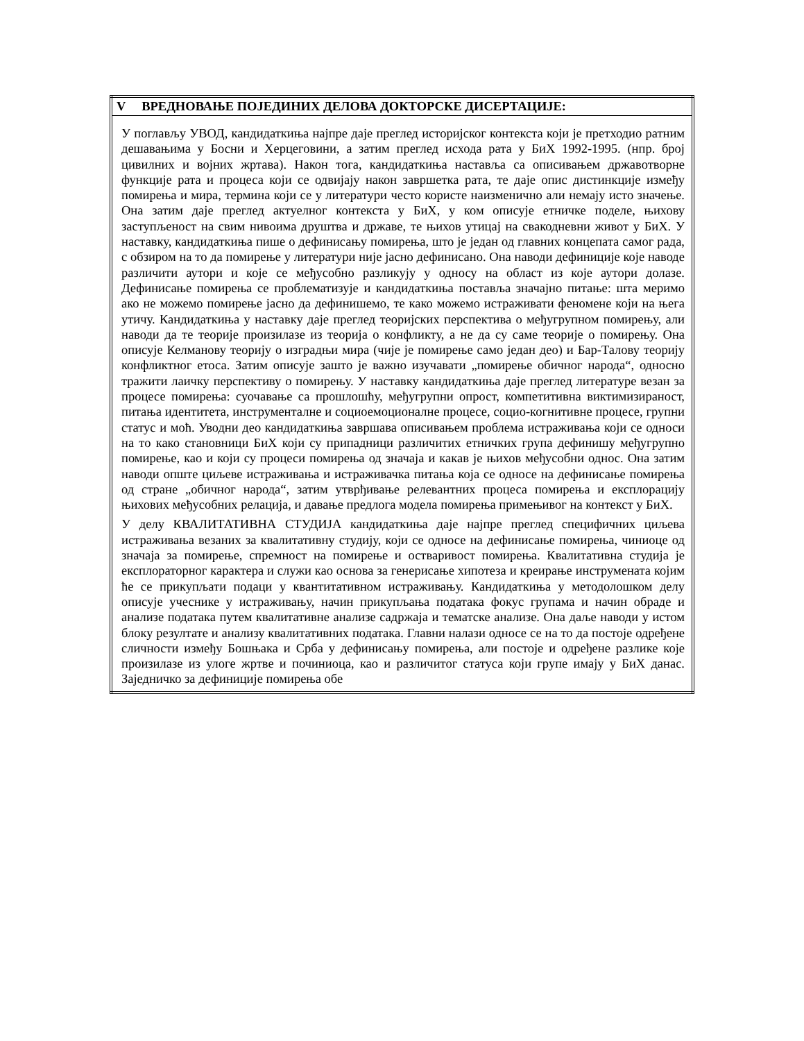| V ВРЕДНОВАЊЕ ПОЈЕДИНИХ ДЕЛОВА ДОКТОРСКЕ ДИСЕРТАЦИЈЕ: |
| --- |
| У поглављу УВОД, кандидаткиња најпре даје преглед историјског контекста који је претходио ратним дешавањима у Босни и Херцеговини, а затим преглед исхода рата у БиХ 1992-1995. (нпр. број цивилних и војних жртава). Након тога, кандидаткиња наставља са описивањем државотворне функције рата и процеса који се одвијају након завршетка рата, те даје опис дистинкције између помирења и мира, термина који се у литератури често користе наизменично али немају исто значење. Она затим даје преглед актуелног контекста у БиХ, у ком описује етничке поделе, њихову заступљеност на свим нивоима друштва и државе, те њихов утицај на свакодневни живот у БиХ. У наставку, кандидаткиња пише о дефинисању помирења, што је један од главних концепата самог рада, с обзиром на то да помирење у литератури није јасно дефинисано. Она наводи дефиниције које наводе различити аутори и које се међусобно разликују у односу на област из које аутори долазе. Дефинисање помирења се проблематизује и кандидаткиња поставља значајно питање: шта меримо ако не можемо помирење јасно да дефинишемо, те како можемо истраживати феномене који на њега утичу. Кандидаткиња у наставку даје преглед теоријских перспектива о међугрупном помирењу, али наводи да те теорије произилазе из теорија о конфликту, а не да су саме теорије о помирењу. Она описује Келманову теорију о изградњи мира (чије је помирење само један део) и Бар-Талову теорију конфликтног етоса. Затим описује зашто је важно изучавати „помирење обичног народа“, односно тражити лаичку перспективу о помирењу. У наставку кандидаткиња даје преглед литературе везан за процесе помирења: суочавање са прошлошћу, међугрупни опрост, компетитивна виктимизираност, питања идентитета, инструменталне и социоемоционалне процесе, социо-когнитивне процесе, групни статус и моћ. Уводни део кандидаткиња завршава описивањем проблема истраживања који се односи на то како становници БиХ који су припадници различитих етничких група дефинишу међугрупно помирење, као и који су процеси помирења од значаја и какав је њихов међусобни однос. Она затим наводи опште циљеве истраживања и истраживачка питања која се односе на дефинисање помирења од стране „обичног народа“, затим утврђивање релевантних процеса помирења и експлорацију њихових међусобних релација, и давање предлога модела помирења примењивог на контекст у БиХ. У делу КВАЛИТАТИВНА СТУДИЈА кандидаткиња даје најпре преглед специфичних циљева истраживања везаних за квалитативну студију, који се односе на дефинисање помирења, чиниоце од значаја за помирење, спремност на помирење и остваривост помирења. Квалитативна студија је експлораторног карактера и служи као основа за генерисање хипотеза и креирање инструмената којим ће се прикупљати подаци у квантитативном истраживању. Кандидаткиња у методолошком делу описује учеснике у истраживању, начин прикупљања података фокус групама и начин обраде и анализе података путем квалитативне анализе садржаја и тематске анализе. Она даље наводи у истом блоку резултате и анализу квалитативних података. Главни налази односе се на то да постоје одређене сличности између Бошњака и Срба у дефинисању помирења, али постоје и одређене разлике које произилазе из улоге жртве и починиоца, као и различитог статуса који групе имају у БиХ данас. Заједничко за дефиниције помирења обе |